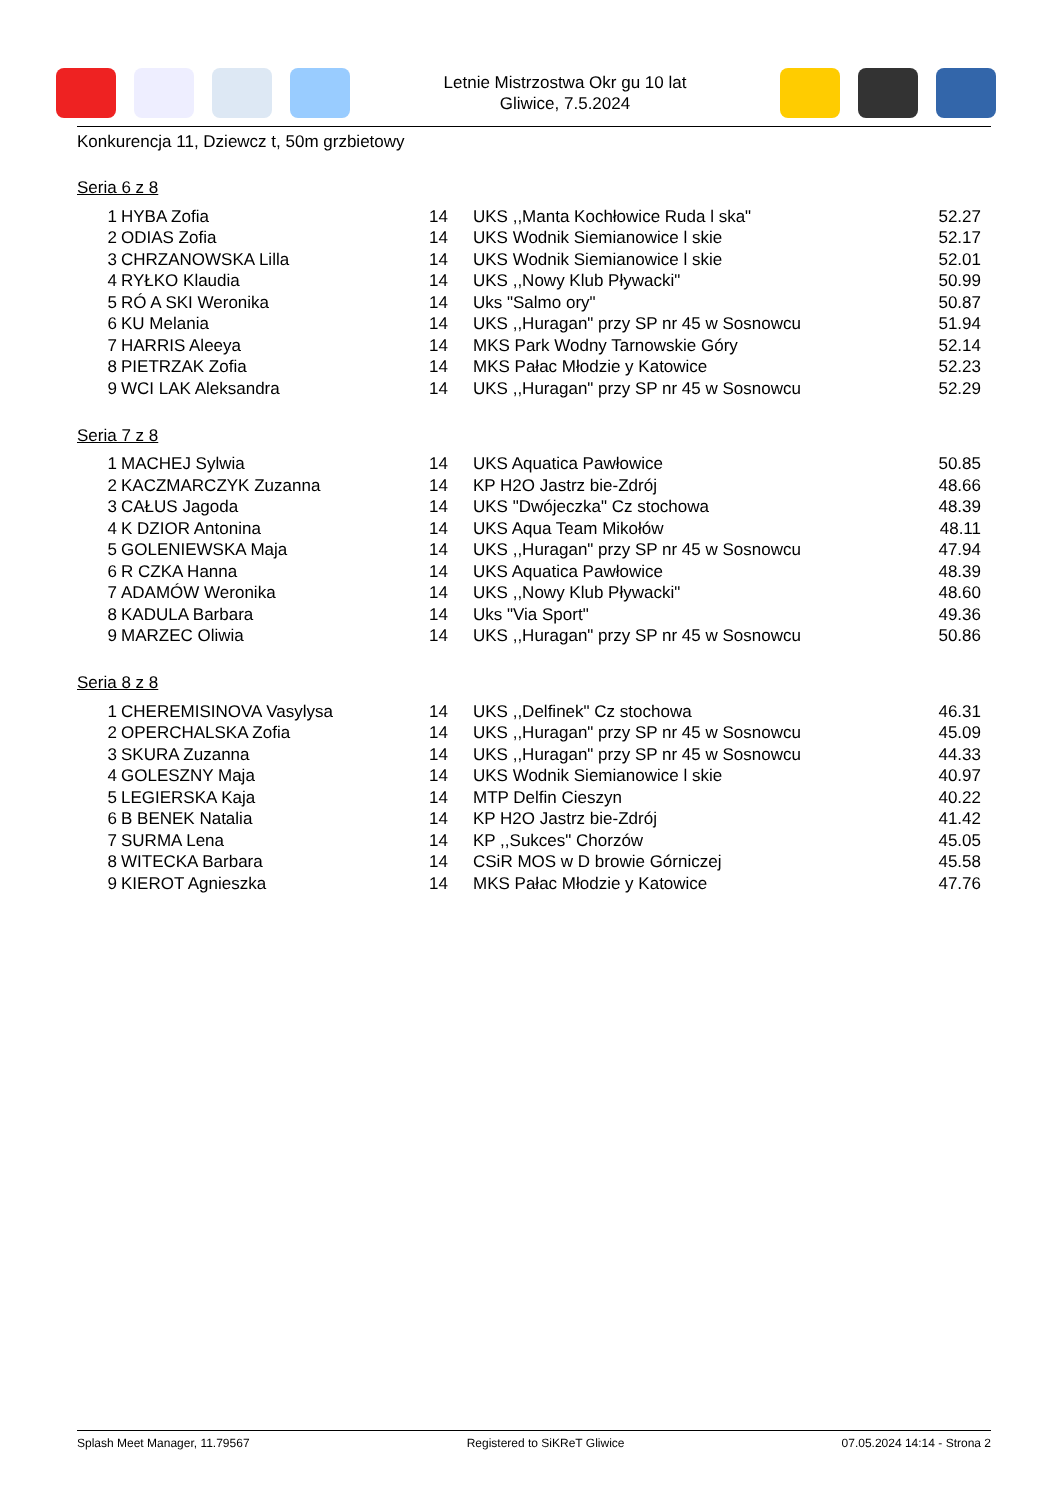Letnie Mistrzostwa Okr gu 10 lat
Gliwice, 7.5.2024
Konkurencja 11, Dziewcz t, 50m grzbietowy
Seria 6 z 8
| 1 | HYBA Zofia | 14 | UKS ,,Manta Kochłowice Ruda l ska" | 52.27 |
| 2 | ODIAS Zofia | 14 | UKS Wodnik Siemianowice l skie | 52.17 |
| 3 | CHRZANOWSKA Lilla | 14 | UKS Wodnik Siemianowice l skie | 52.01 |
| 4 | RYŁKO Klaudia | 14 | UKS ,,Nowy Klub Pływacki" | 50.99 |
| 5 | RÓ A SKI Weronika | 14 | Uks "Salmo ory" | 50.87 |
| 6 | KU Melania | 14 | UKS ,,Huragan" przy SP nr 45 w Sosnowcu | 51.94 |
| 7 | HARRIS Aleeya | 14 | MKS Park Wodny Tarnowskie Góry | 52.14 |
| 8 | PIETRZAK Zofia | 14 | MKS Pałac Młodzie y Katowice | 52.23 |
| 9 | WCI LAK Aleksandra | 14 | UKS ,,Huragan" przy SP nr 45 w Sosnowcu | 52.29 |
Seria 7 z 8
| 1 | MACHEJ Sylwia | 14 | UKS Aquatica Pawłowice | 50.85 |
| 2 | KACZMARCZYK Zuzanna | 14 | KP H2O Jastrz bie-Zdrój | 48.66 |
| 3 | CAŁUS Jagoda | 14 | UKS "Dwójeczka" Cz stochowa | 48.39 |
| 4 | K DZIOR Antonina | 14 | UKS Aqua Team Mikołów | 48.11 |
| 5 | GOLENIEWSKA Maja | 14 | UKS ,,Huragan" przy SP nr 45 w Sosnowcu | 47.94 |
| 6 | R CZKA Hanna | 14 | UKS Aquatica Pawłowice | 48.39 |
| 7 | ADAMÓW Weronika | 14 | UKS ,,Nowy Klub Pływacki" | 48.60 |
| 8 | KADULA Barbara | 14 | Uks "Via Sport" | 49.36 |
| 9 | MARZEC Oliwia | 14 | UKS ,,Huragan" przy SP nr 45 w Sosnowcu | 50.86 |
Seria 8 z 8
| 1 | CHEREMISINOVA Vasylysa | 14 | UKS ,,Delfinek" Cz stochowa | 46.31 |
| 2 | OPERCHALSKA Zofia | 14 | UKS ,,Huragan" przy SP nr 45 w Sosnowcu | 45.09 |
| 3 | SKURA Zuzanna | 14 | UKS ,,Huragan" przy SP nr 45 w Sosnowcu | 44.33 |
| 4 | GOLESZNY Maja | 14 | UKS Wodnik Siemianowice l skie | 40.97 |
| 5 | LEGIERSKA Kaja | 14 | MTP Delfin Cieszyn | 40.22 |
| 6 | B BENEK Natalia | 14 | KP H2O Jastrz bie-Zdrój | 41.42 |
| 7 | SURMA Lena | 14 | KP ,,Sukces" Chorzów | 45.05 |
| 8 | WITECKA Barbara | 14 | CSiR MOS w D browie Górniczej | 45.58 |
| 9 | KIEROT Agnieszka | 14 | MKS Pałac Młodzie y Katowice | 47.76 |
Splash Meet Manager, 11.79567 Registered to SiKReT Gliwice 07.05.2024 14:14 - Strona 2